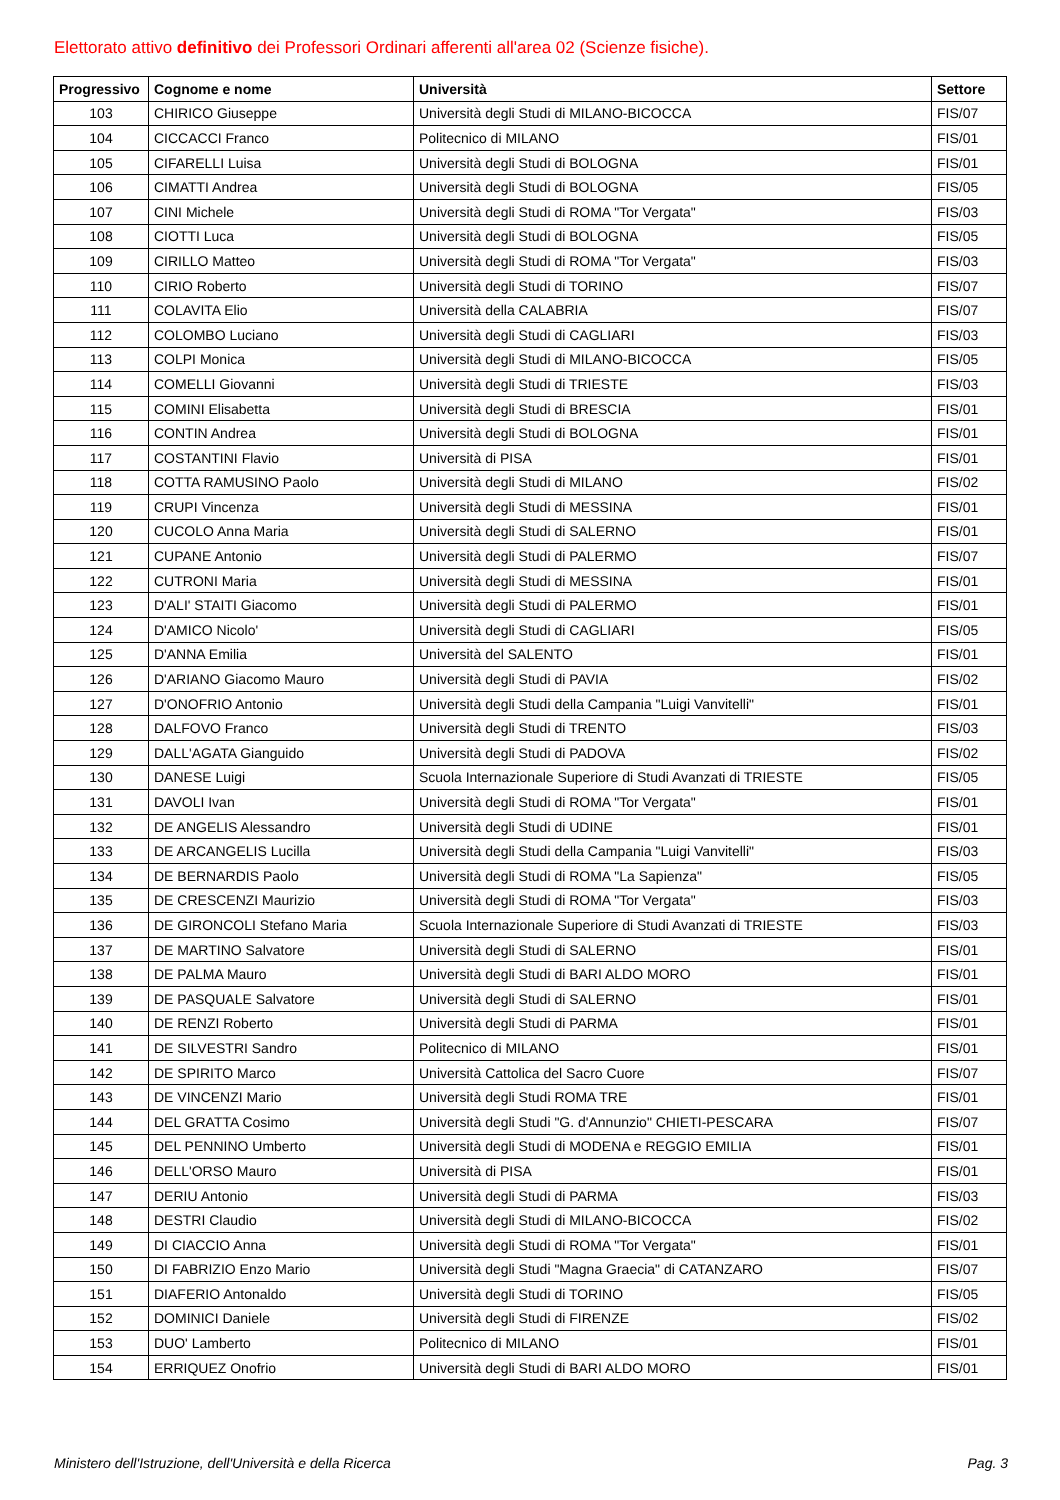Elettorato attivo definitivo dei Professori Ordinari afferenti all'area 02 (Scienze fisiche).
| Progressivo | Cognome e nome | Università | Settore |
| --- | --- | --- | --- |
| 103 | CHIRICO Giuseppe | Università degli Studi di MILANO-BICOCCA | FIS/07 |
| 104 | CICCACCI Franco | Politecnico di MILANO | FIS/01 |
| 105 | CIFARELLI Luisa | Università degli Studi di BOLOGNA | FIS/01 |
| 106 | CIMATTI Andrea | Università degli Studi di BOLOGNA | FIS/05 |
| 107 | CINI Michele | Università degli Studi di ROMA "Tor Vergata" | FIS/03 |
| 108 | CIOTTI Luca | Università degli Studi di BOLOGNA | FIS/05 |
| 109 | CIRILLO Matteo | Università degli Studi di ROMA "Tor Vergata" | FIS/03 |
| 110 | CIRIO Roberto | Università degli Studi di TORINO | FIS/07 |
| 111 | COLAVITA Elio | Università della CALABRIA | FIS/07 |
| 112 | COLOMBO Luciano | Università degli Studi di CAGLIARI | FIS/03 |
| 113 | COLPI Monica | Università degli Studi di MILANO-BICOCCA | FIS/05 |
| 114 | COMELLI Giovanni | Università degli Studi di TRIESTE | FIS/03 |
| 115 | COMINI Elisabetta | Università degli Studi di BRESCIA | FIS/01 |
| 116 | CONTIN Andrea | Università degli Studi di BOLOGNA | FIS/01 |
| 117 | COSTANTINI Flavio | Università di PISA | FIS/01 |
| 118 | COTTA RAMUSINO Paolo | Università degli Studi di MILANO | FIS/02 |
| 119 | CRUPI Vincenza | Università degli Studi di MESSINA | FIS/01 |
| 120 | CUCOLO Anna Maria | Università degli Studi di SALERNO | FIS/01 |
| 121 | CUPANE Antonio | Università degli Studi di PALERMO | FIS/07 |
| 122 | CUTRONI Maria | Università degli Studi di MESSINA | FIS/01 |
| 123 | D'ALI' STAITI Giacomo | Università degli Studi di PALERMO | FIS/01 |
| 124 | D'AMICO Nicolo' | Università degli Studi di CAGLIARI | FIS/05 |
| 125 | D'ANNA Emilia | Università del SALENTO | FIS/01 |
| 126 | D'ARIANO Giacomo Mauro | Università degli Studi di PAVIA | FIS/02 |
| 127 | D'ONOFRIO Antonio | Università degli Studi della Campania "Luigi Vanvitelli" | FIS/01 |
| 128 | DALFOVO Franco | Università degli Studi di TRENTO | FIS/03 |
| 129 | DALL'AGATA Gianguido | Università degli Studi di PADOVA | FIS/02 |
| 130 | DANESE Luigi | Scuola Internazionale Superiore di Studi Avanzati di TRIESTE | FIS/05 |
| 131 | DAVOLI Ivan | Università degli Studi di ROMA "Tor Vergata" | FIS/01 |
| 132 | DE ANGELIS Alessandro | Università degli Studi di UDINE | FIS/01 |
| 133 | DE ARCANGELIS Lucilla | Università degli Studi della Campania "Luigi Vanvitelli" | FIS/03 |
| 134 | DE BERNARDIS Paolo | Università degli Studi di ROMA "La Sapienza" | FIS/05 |
| 135 | DE CRESCENZI Maurizio | Università degli Studi di ROMA "Tor Vergata" | FIS/03 |
| 136 | DE GIRONCOLI Stefano Maria | Scuola Internazionale Superiore di Studi Avanzati di TRIESTE | FIS/03 |
| 137 | DE MARTINO Salvatore | Università degli Studi di SALERNO | FIS/01 |
| 138 | DE PALMA Mauro | Università degli Studi di BARI ALDO MORO | FIS/01 |
| 139 | DE PASQUALE Salvatore | Università degli Studi di SALERNO | FIS/01 |
| 140 | DE RENZI Roberto | Università degli Studi di PARMA | FIS/01 |
| 141 | DE SILVESTRI Sandro | Politecnico di MILANO | FIS/01 |
| 142 | DE SPIRITO Marco | Università Cattolica del Sacro Cuore | FIS/07 |
| 143 | DE VINCENZI Mario | Università degli Studi ROMA TRE | FIS/01 |
| 144 | DEL GRATTA Cosimo | Università degli Studi "G. d'Annunzio" CHIETI-PESCARA | FIS/07 |
| 145 | DEL PENNINO Umberto | Università degli Studi di MODENA e REGGIO EMILIA | FIS/01 |
| 146 | DELL'ORSO Mauro | Università di PISA | FIS/01 |
| 147 | DERIU Antonio | Università degli Studi di PARMA | FIS/03 |
| 148 | DESTRI Claudio | Università degli Studi di MILANO-BICOCCA | FIS/02 |
| 149 | DI CIACCIO Anna | Università degli Studi di ROMA "Tor Vergata" | FIS/01 |
| 150 | DI FABRIZIO Enzo Mario | Università degli Studi "Magna Graecia" di CATANZARO | FIS/07 |
| 151 | DIAFERIO Antonaldo | Università degli Studi di TORINO | FIS/05 |
| 152 | DOMINICI Daniele | Università degli Studi di FIRENZE | FIS/02 |
| 153 | DUO' Lamberto | Politecnico di MILANO | FIS/01 |
| 154 | ERRIQUEZ Onofrio | Università degli Studi di BARI ALDO MORO | FIS/01 |
Ministero dell'Istruzione, dell'Università e della Ricerca Pag. 3